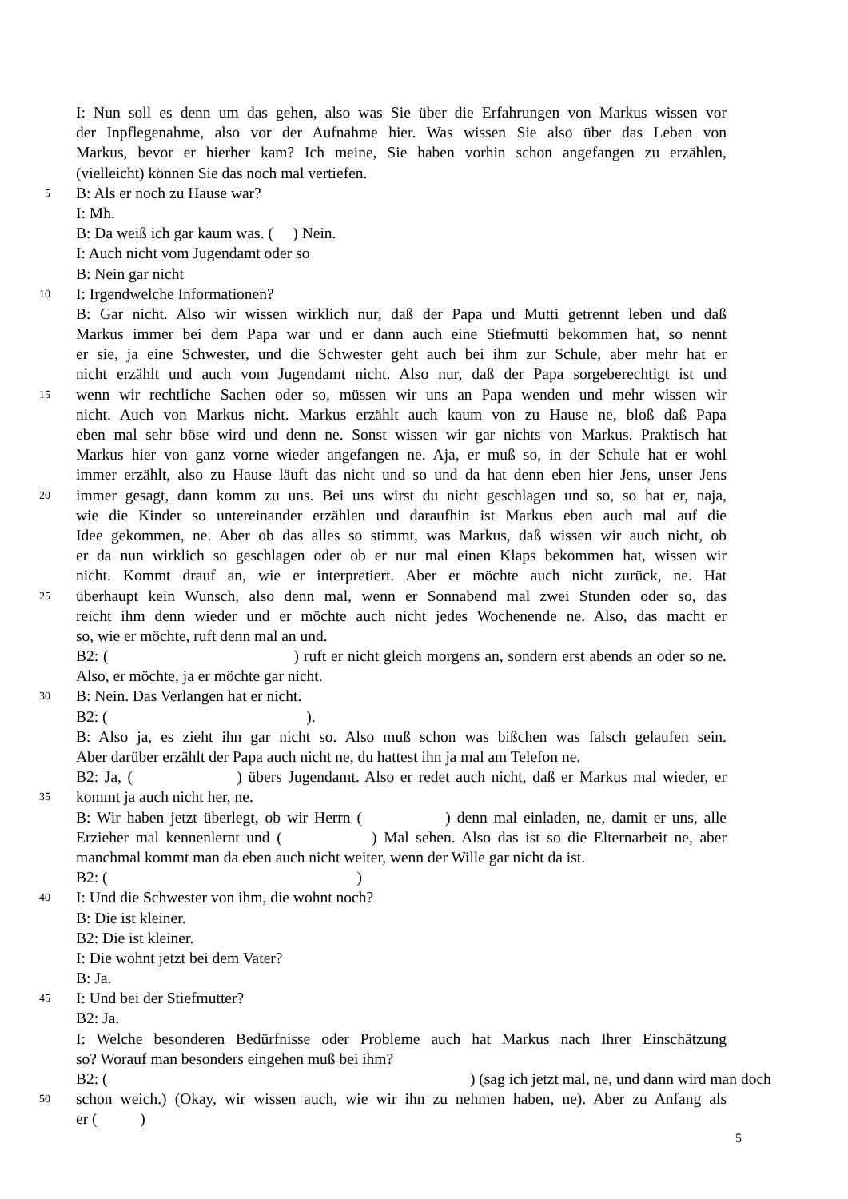I: Nun soll es denn um das gehen, also was Sie über die Erfahrungen von Markus wissen vor
der Inpflegenahme, also vor der Aufnahme hier. Was wissen Sie also über das Leben von
Markus, bevor er hierher kam? Ich meine, Sie haben vorhin schon angefangen zu erzählen,
(vielleicht) können Sie das noch mal vertiefen.
5 B: Als er noch zu Hause war?
I: Mh.
B: Da weiß ich gar kaum was. ( ) Nein.
I: Auch nicht vom Jugendamt oder so
B: Nein gar nicht
10 I: Irgendwelche Informationen?
B: Gar nicht. Also wir wissen wirklich nur, daß der Papa und Mutti getrennt leben und daß
Markus immer bei dem Papa war und er dann auch eine Stiefmutti bekommen hat, so nennt
er sie, ja eine Schwester, und die Schwester geht auch bei ihm zur Schule, aber mehr hat er
nicht erzählt und auch vom Jugendamt nicht. Also nur, daß der Papa sorgeberechtigt ist und
15 wenn wir rechtliche Sachen oder so, müssen wir uns an Papa wenden und mehr wissen wir
nicht. Auch von Markus nicht. Markus erzählt auch kaum von zu Hause ne, bloß daß Papa
eben mal sehr böse wird und denn ne. Sonst wissen wir gar nichts von Markus. Praktisch hat
Markus hier von ganz vorne wieder angefangen ne. Aja, er muß so, in der Schule hat er wohl
immer erzählt, also zu Hause läuft das nicht und so und da hat denn eben hier Jens, unser Jens
20 immer gesagt, dann komm zu uns. Bei uns wirst du nicht geschlagen und so, so hat er, naja,
wie die Kinder so untereinander erzählen und daraufhin ist Markus eben auch mal auf die
Idee gekommen, ne. Aber ob das alles so stimmt, was Markus, daß wissen wir auch nicht, ob
er da nun wirklich so geschlagen oder ob er nur mal einen Klaps bekommen hat, wissen wir
nicht. Kommt drauf an, wie er interpretiert. Aber er möchte auch nicht zurück, ne. Hat
25 überhaupt kein Wunsch, also denn mal, wenn er Sonnabend mal zwei Stunden oder so, das
reicht ihm denn wieder und er möchte auch nicht jedes Wochenende ne. Also, das macht er
so, wie er möchte, ruft denn mal an und.
B2: ( ) ruft er nicht gleich morgens an, sondern erst abends an oder so ne.
Also, er möchte, ja er möchte gar nicht.
30 B: Nein. Das Verlangen hat er nicht.
B2: ( ).
B: Also ja, es zieht ihn gar nicht so. Also muß schon was bißchen was falsch gelaufen sein.
Aber darüber erzählt der Papa auch nicht ne, du hattest ihn ja mal am Telefon ne.
B2: Ja, ( ) übers Jugendamt. Also er redet auch nicht, daß er Markus mal wieder, er
35 kommt ja auch nicht her, ne.
B: Wir haben jetzt überlegt, ob wir Herrn ( ) denn mal einladen, ne, damit er uns, alle
Erzieher mal kennenlernt und ( ) Mal sehen. Also das ist so die Elternarbeit ne, aber
manchmal kommt man da eben auch nicht weiter, wenn der Wille gar nicht da ist.
B2: ( )
40 I: Und die Schwester von ihm, die wohnt noch?
B: Die ist kleiner.
B2: Die ist kleiner.
I: Die wohnt jetzt bei dem Vater?
B: Ja.
45 I: Und bei der Stiefmutter?
B2: Ja.
I: Welche besonderen Bedürfnisse oder Probleme auch hat Markus nach Ihrer Einschätzung
so? Worauf man besonders eingehen muß bei ihm?
B2: ( ) (sag ich jetzt mal, ne, und dann wird man doch
50 schon weich.) (Okay, wir wissen auch, wie wir ihn zu nehmen haben, ne). Aber zu Anfang als
er ( )
5